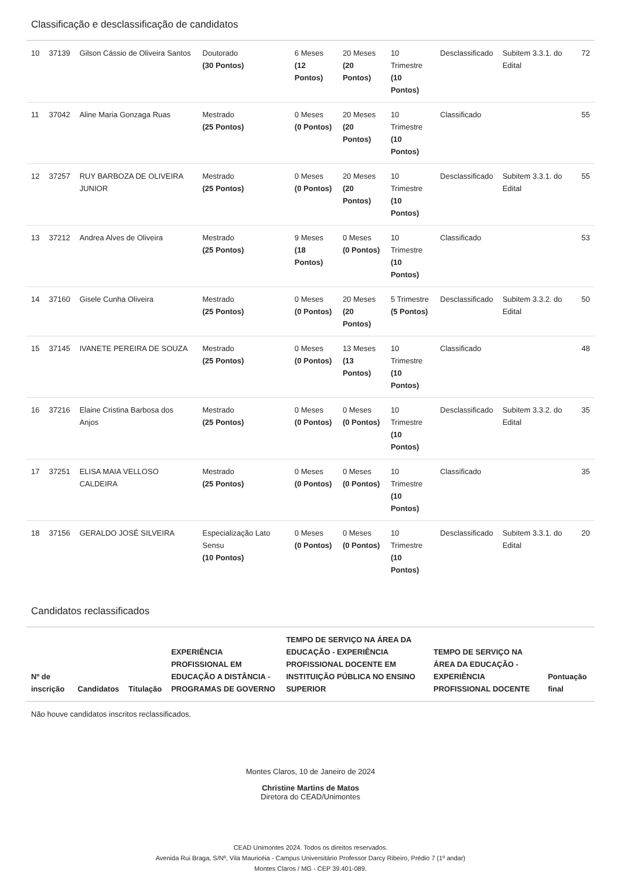Classificação e desclassificação de candidatos
| 10 | 37139 | Gilson Cássio de Oliveira Santos | Doutorado (30 Pontos) | 6 Meses (12 Pontos) | 20 Meses (20 Pontos) | 10 Trimestre (10 Pontos) | Desclassificado | Subitem 3.3.1. do Edital | 72 |
| 11 | 37042 | Aline Maria Gonzaga Ruas | Mestrado (25 Pontos) | 0 Meses (0 Pontos) | 20 Meses (20 Pontos) | 10 Trimestre (10 Pontos) | Classificado | | 55 |
| 12 | 37257 | RUY BARBOZA DE OLIVEIRA JUNIOR | Mestrado (25 Pontos) | 0 Meses (0 Pontos) | 20 Meses (20 Pontos) | 10 Trimestre (10 Pontos) | Desclassificado | Subitem 3.3.1. do Edital | 55 |
| 13 | 37212 | Andrea Alves de Oliveira | Mestrado (25 Pontos) | 9 Meses (18 Pontos) | 0 Meses (0 Pontos) | 10 Trimestre (10 Pontos) | Classificado | | 53 |
| 14 | 37160 | Gisele Cunha Oliveira | Mestrado (25 Pontos) | 0 Meses (0 Pontos) | 20 Meses (20 Pontos) | 5 Trimestre (5 Pontos) | Desclassificado | Subitem 3.3.2. do Edital | 50 |
| 15 | 37145 | IVANETE PEREIRA DE SOUZA | Mestrado (25 Pontos) | 0 Meses (0 Pontos) | 13 Meses (13 Pontos) | 10 Trimestre (10 Pontos) | Classificado | | 48 |
| 16 | 37216 | Elaine Cristina Barbosa dos Anjos | Mestrado (25 Pontos) | 0 Meses (0 Pontos) | 0 Meses (0 Pontos) | 10 Trimestre (10 Pontos) | Desclassificado | Subitem 3.3.2. do Edital | 35 |
| 17 | 37251 | ELISA MAIA VELLOSO CALDEIRA | Mestrado (25 Pontos) | 0 Meses (0 Pontos) | 0 Meses (0 Pontos) | 10 Trimestre (10 Pontos) | Classificado | | 35 |
| 18 | 37156 | GERALDO JOSÉ SILVEIRA | Especialização Lato Sensu (10 Pontos) | 0 Meses (0 Pontos) | 0 Meses (0 Pontos) | 10 Trimestre (10 Pontos) | Desclassificado | Subitem 3.3.1. do Edital | 20 |
Candidatos reclassificados
| Nº de inscrição | Candidatos | Titulação | EXPERIÊNCIA PROFISSIONAL EM EDUCAÇÃO A DISTÂNCIA - PROGRAMAS DE GOVERNO | TEMPO DE SERVIÇO NA ÁREA DA EDUCAÇÃO - EXPERIÊNCIA PROFISSIONAL DOCENTE EM INSTITUIÇÃO PÚBLICA NO ENSINO SUPERIOR | TEMPO DE SERVIÇO NA ÁREA DA EDUCAÇÃO - EXPERIÊNCIA PROFISSIONAL DOCENTE | Pontuação final |
| --- | --- | --- | --- | --- | --- | --- |
| Não houve candidatos inscritos reclassificados. | | | | | | |
Montes Claros, 10 de Janeiro de 2024
Christine Martins de Matos
Diretora do CEAD/Unimontes
CEAD Unimontes 2024. Todos os direitos reservados.
Avenida Rui Braga, S/Nº, Vila Mauricéia - Campus Universitário Professor Darcy Ribeiro, Prédio 7 (1º andar)
Montes Claros / MG - CEP 39.401-089.